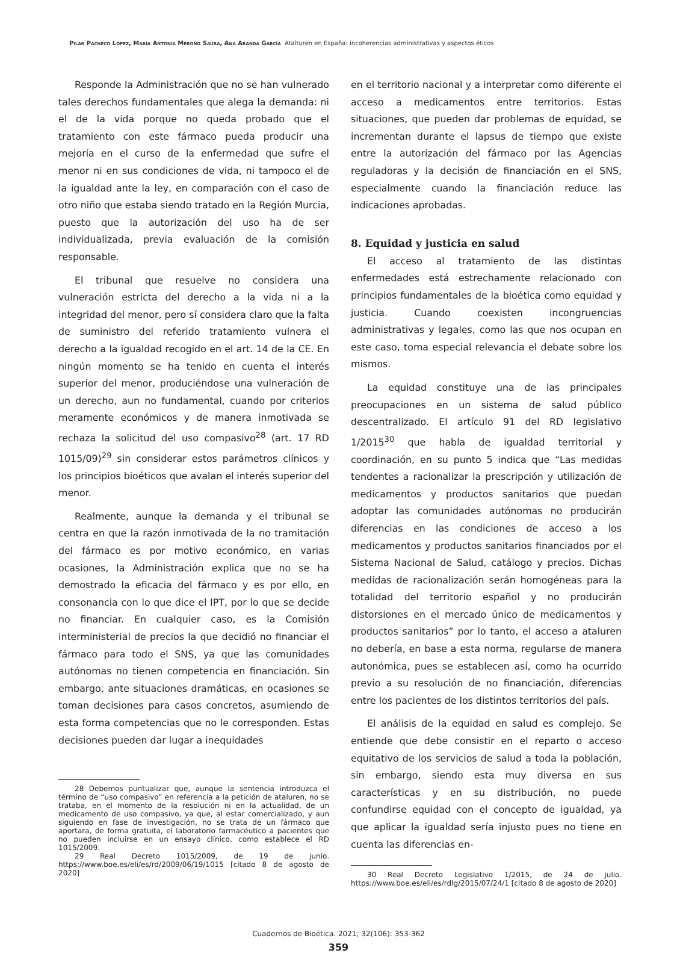Pilar Pacheco López, María Antonia Meroño Saura, Ana Aranda García Atalturen en España: incoherencias administrativas y aspectos éticos
Responde la Administración que no se han vulnerado tales derechos fundamentales que alega la demanda: ni el de la vida porque no queda probado que el tratamiento con este fármaco pueda producir una mejoría en el curso de la enfermedad que sufre el menor ni en sus condiciones de vida, ni tampoco el de la igualdad ante la ley, en comparación con el caso de otro niño que estaba siendo tratado en la Región Murcia, puesto que la autorización del uso ha de ser individualizada, previa evaluación de la comisión responsable.
El tribunal que resuelve no considera una vulneración estricta del derecho a la vida ni a la integridad del menor, pero sí considera claro que la falta de suministro del referido tratamiento vulnera el derecho a la igualdad recogido en el art. 14 de la CE. En ningún momento se ha tenido en cuenta el interés superior del menor, produciéndose una vulneración de un derecho, aun no fundamental, cuando por criterios meramente económicos y de manera inmotivada se rechaza la solicitud del uso compasivo<sup>28</sup> (art. 17 RD 1015/09)<sup>29</sup> sin considerar estos parámetros clínicos y los principios bioéticos que avalan el interés superior del menor.
Realmente, aunque la demanda y el tribunal se centra en que la razón inmotivada de la no tramitación del fármaco es por motivo económico, en varias ocasiones, la Administración explica que no se ha demostrado la eficacia del fármaco y es por ello, en consonancia con lo que dice el IPT, por lo que se decide no financiar. En cualquier caso, es la Comisión interministerial de precios la que decidió no financiar el fármaco para todo el SNS, ya que las comunidades autónomas no tienen competencia en financiación. Sin embargo, ante situaciones dramáticas, en ocasiones se toman decisiones para casos concretos, asumiendo de esta forma competencias que no le corresponden. Estas decisiones pueden dar lugar a inequidades
28 Debemos puntualizar que, aunque la sentencia introduzca el término de “uso compasivo” en referencia a la petición de ataluren, no se trataba, en el momento de la resolución ni en la actualidad, de un medicamento de uso compasivo, ya que, al estar comercializado, y aun siguiendo en fase de investigación, no se trata de un fármaco que aportara, de forma gratuita, el laboratorio farmacéutico a pacientes que no pueden incluirse en un ensayo clínico, como establece el RD 1015/2009.
29 Real Decreto 1015/2009, de 19 de junio. https://www.boe.es/eli/es/rd/2009/06/19/1015 [citado 8 de agosto de 2020]
en el territorio nacional y a interpretar como diferente el acceso a medicamentos entre territorios. Estas situaciones, que pueden dar problemas de equidad, se incrementan durante el lapsus de tiempo que existe entre la autorización del fármaco por las Agencias reguladoras y la decisión de financiación en el SNS, especialmente cuando la financiación reduce las indicaciones aprobadas.
8. Equidad y justicia en salud
El acceso al tratamiento de las distintas enfermedades está estrechamente relacionado con principios fundamentales de la bioética como equidad y justicia. Cuando coexisten incongruencias administrativas y legales, como las que nos ocupan en este caso, toma especial relevancia el debate sobre los mismos.
La equidad constituye una de las principales preocupaciones en un sistema de salud público descentralizado. El artículo 91 del RD legislativo 1/2015<sup>30</sup> que habla de igualdad territorial y coordinación, en su punto 5 indica que “Las medidas tendentes a racionalizar la prescripción y utilización de medicamentos y productos sanitarios que puedan adoptar las comunidades autónomas no producirán diferencias en las condiciones de acceso a los medicamentos y productos sanitarios financiados por el Sistema Nacional de Salud, catálogo y precios. Dichas medidas de racionalización serán homogéneas para la totalidad del territorio español y no producirán distorsiones en el mercado único de medicamentos y productos sanitarios” por lo tanto, el acceso a ataluren no debería, en base a esta norma, regularse de manera autonómica, pues se establecen así, como ha ocurrido previo a su resolución de no financiación, diferencias entre los pacientes de los distintos territorios del país.
El análisis de la equidad en salud es complejo. Se entiende que debe consistir en el reparto o acceso equitativo de los servicios de salud a toda la población, sin embargo, siendo esta muy diversa en sus características y en su distribución, no puede confundirse equidad con el concepto de igualdad, ya que aplicar la igualdad sería injusto pues no tiene en cuenta las diferencias en-
30 Real Decreto Legislativo 1/2015, de 24 de julio. https://www.boe.es/eli/es/rdlg/2015/07/24/1 [citado 8 de agosto de 2020]
Cuadernos de Bioética. 2021; 32(106): 353-362
359